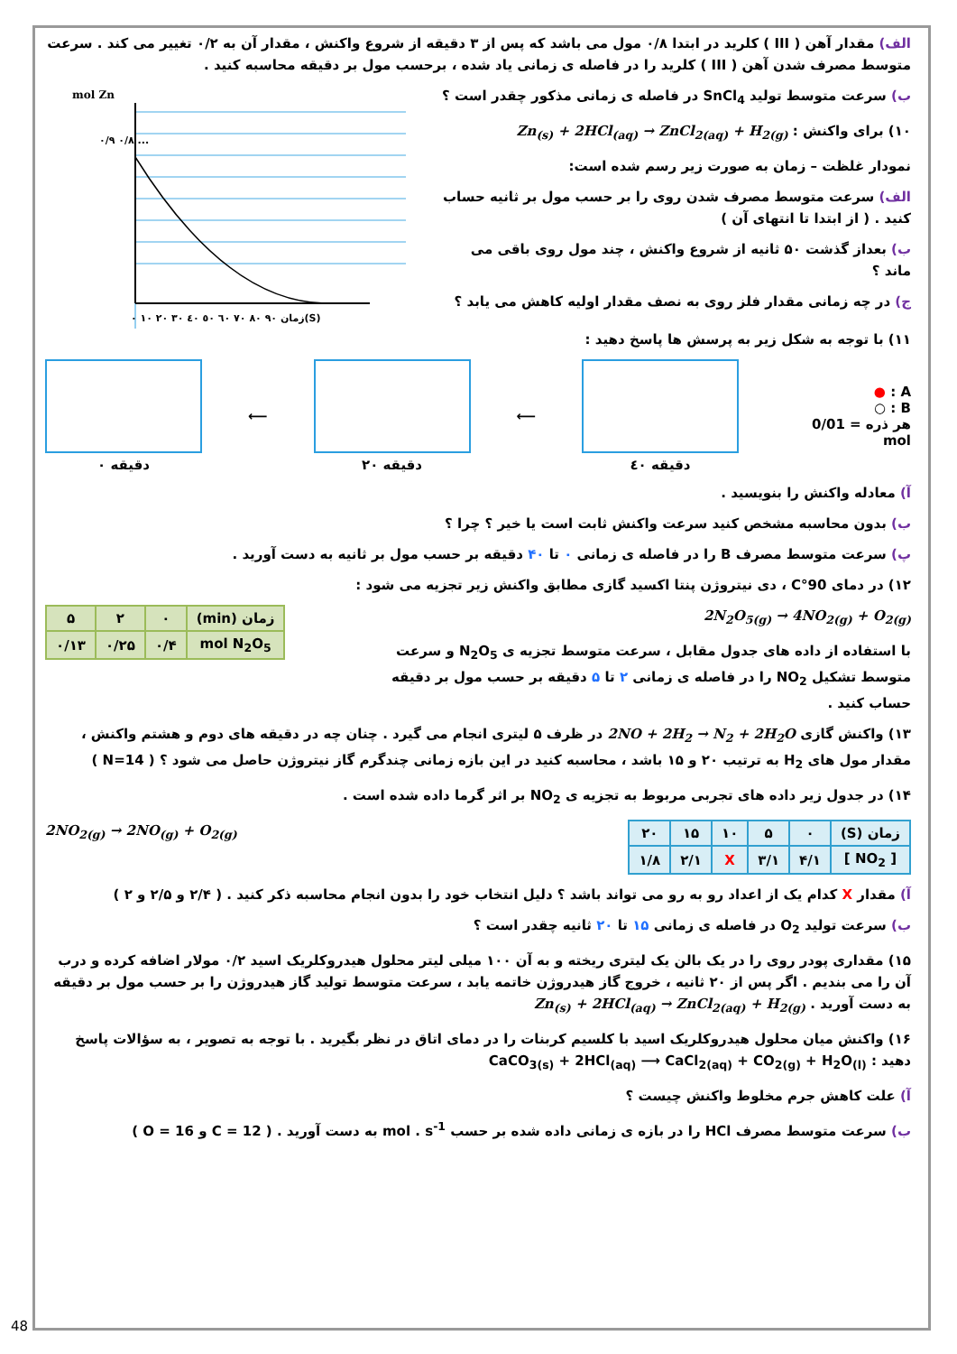الف) مقدار آهن ( III ) کلرید در ابتدا ۰/۸ مول می باشد که پس از ۳ دقیقه از شروع واکنش ، مقدار آن به ۰/۲ تغییر می کند . سرعت متوسط مصرف شدن آهن ( III ) کلرید را در فاصله ی زمانی یاد شده ، برحسب مول بر دقیقه محاسبه کنید .
ب) سرعت متوسط تولید SnCl<sub>4</sub> در فاصله ی زمانی مذکور چقدر است ؟
۱۰) برای واکنش : Zn<sub>(s)</sub> + 2HCl<sub>(aq)</sub> → ZnCl<sub>2(aq)</sub> + H<sub>2(g)</sub>
نمودار غلظت – زمان به صورت زیر رسم شده است:
الف) سرعت متوسط مصرف شدن روی را بر حسب مول بر ثانیه حساب کنید . ( از ابتدا تا انتهای آن )
ب) بعداز گذشت ۵۰ ثانیه از شروع واکنش ، چند مول روی باقی می ماند ؟
ج) در چه زمانی مقدار فلز روی به نصف مقدار اولیه کاهش می یابد ؟
mol Zn
۰/۹ ۰/۸ ...
۰ ۱۰ ۲۰ ۳۰ ٤۰ ٥۰ ٦۰ ۷۰ ۸۰ ۹۰ زمان(S)
۱۱) با توجه به شکل زیر به پرسش ها پاسخ دهید :
A : ●
B : ○
هر ذره = 0/01 mol
دقیقه ٤۰ ⟵
دقیقه ۲۰ ⟵
دقیقه ۰
آ) معادله واکنش را بنویسید .
ب) بدون محاسبه مشخص کنید سرعت واکنش ثابت است یا خیر ؟ چرا ؟
پ) سرعت متوسط مصرف B را در فاصله ی زمانی ۰ تا ۴۰ دقیقه بر حسب مول بر ثانیه به دست آورید .
۱۲) در دمای 90°C ، دی نیتروژن پنتا اکسید گازی مطابق واکنش زیر تجزیه می شود :
2N<sub>2</sub>O<sub>5(g)</sub> → 4NO<sub>2(g)</sub> + O<sub>2(g)</sub>
با استفاده از داده های جدول مقابل ، سرعت متوسط تجزیه ی N<sub>2</sub>O<sub>5</sub> و سرعت متوسط تشکیل NO<sub>2</sub> را در فاصله ی زمانی ۲ تا ۵ دقیقه بر حسب مول بر دقیقه حساب کنید .
| زمان (min) | ۰ | ۲ | ۵ |
| mol N<sub>2</sub>O<sub>5</sub> | ۰/۴ | ۰/۲۵ | ۰/۱۳ |
۱۳) واکنش گازی 2NO + 2H<sub>2</sub> → N<sub>2</sub> + 2H<sub>2</sub>O در ظرف ۵ لیتری انجام می گیرد . چنان چه در دقیقه های دوم و هشتم واکنش ، مقدار مول های H<sub>2</sub> به ترتیب ۲۰ و ۱۵ باشد ، محاسبه کنید در این بازه زمانی چندگرم گاز نیتروژن حاصل می شود ؟ ( N=14 )
۱۴) در جدول زیر داده های تجربی مربوط به تجزیه ی NO<sub>2</sub> بر اثر گرما داده شده است .
| زمان (S) | ۰ | ۵ | ۱۰ | ۱۵ | ۲۰ |
| [ NO<sub>2</sub> ] | ۴/۱ | ۳/۱ | X | ۲/۱ | ۱/۸ |
2NO<sub>2(g)</sub> → 2NO<sub>(g)</sub> + O<sub>2(g)</sub>
آ) مقدار X کدام یک از اعداد رو به رو می تواند باشد ؟ دلیل انتخاب خود را بدون انجام محاسبه ذکر کنید . ( ۲/۴ و ۲/۵ و ۲ )
ب) سرعت تولید O<sub>2</sub> در فاصله ی زمانی ۱۵ تا ۲۰ ثانیه چقدر است ؟
۱۵) مقداری پودر روی را در یک بالن یک لیتری ریخته و به آن ۱۰۰ میلی لیتر محلول هیدروکلریک اسید ۰/۲ مولار اضافه کرده و درب آن را می بندیم . اگر پس از ۲۰ ثانیه ، خروج گاز هیدروژن خاتمه یابد ، سرعت متوسط تولید گاز هیدروژن را بر حسب مول بر دقیقه به دست آورید . Zn<sub>(s)</sub> + 2HCl<sub>(aq)</sub> → ZnCl<sub>2(aq)</sub> + H<sub>2(g)</sub>
۱۶) واکنش میان محلول هیدروکلریک اسید با کلسیم کربنات را در دمای اتاق در نظر بگیرید . با توجه به تصویر ، به سؤالات پاسخ دهید : CaCO<sub>3(s)</sub> + 2HCl<sub>(aq)</sub> ⟶ CaCl<sub>2(aq)</sub> + CO<sub>2(g)</sub> + H<sub>2</sub>O<sub>(l)</sub>
آ) علت کاهش جرم مخلوط واکنش چیست ؟
ب) سرعت متوسط مصرف HCl را در بازه ی زمانی داده شده بر حسب mol . s<sup>-1</sup> به دست آورید . ( C = 12 و O = 16 )
48